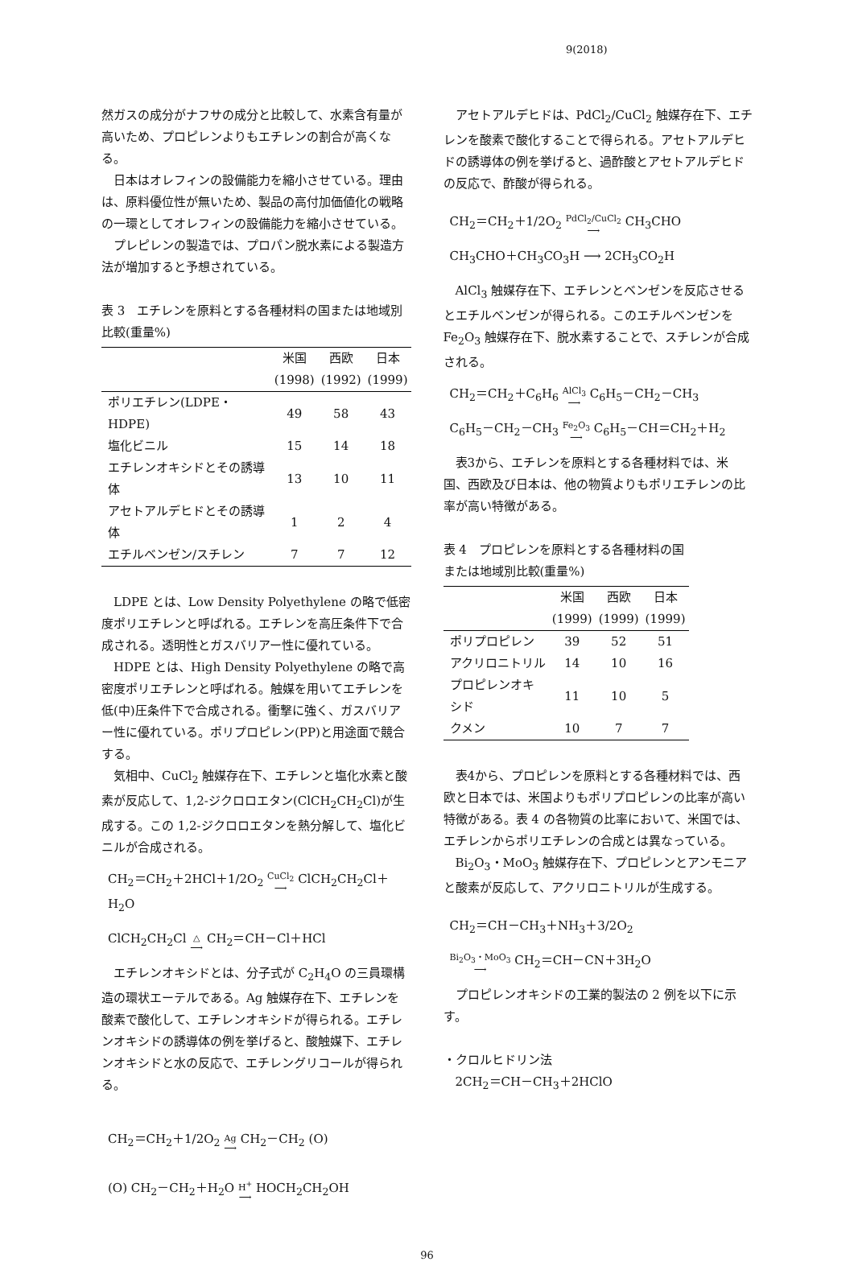9(2018)
然ガスの成分がナフサの成分と比較して、水素含有量が高いため、プロピレンよりもエチレンの割合が高くなる。
日本はオレフィンの設備能力を縮小させている。理由は、原料優位性が無いため、製品の高付加価値化の戦略の一環としてオレフィンの設備能力を縮小させている。
プレピレンの製造では、プロパン脱水素による製造方法が増加すると予想されている。
表 3　エチレンを原料とする各種材料の国または地域別比較(重量%)
| | 米国 | 西欧 | 日本 |
| --- | --- | --- | --- |
| | (1998) | (1992) | (1999) |
| ポリエチレン(LDPE・HDPE) | 49 | 58 | 43 |
| 塩化ビニル | 15 | 14 | 18 |
| エチレンオキシドとその誘導体 | 13 | 10 | 11 |
| アセトアルデヒドとその誘導体 | 1 | 2 | 4 |
| エチルベンゼン/スチレン | 7 | 7 | 12 |
LDPE とは、Low Density Polyethylene の略で低密度ポリエチレンと呼ばれる。エチレンを高圧条件下で合成される。透明性とガスバリアー性に優れている。
HDPE とは、High Density Polyethylene の略で高密度ポリエチレンと呼ばれる。触媒を用いてエチレンを低(中)圧条件下で合成される。衝撃に強く、ガスバリアー性に優れている。ポリプロピレン(PP)と用途面で競合する。
気相中、CuCl<sub>2</sub> 触媒存在下、エチレンと塩化水素と酸素が反応して、1,2-ジクロロエタン(ClCH<sub>2</sub>CH<sub>2</sub>Cl)が生成する。この 1,2-ジクロロエタンを熱分解して、塩化ビニルが合成される。
CH<sub>2</sub>＝CH<sub>2</sub>＋2HCl＋1/2O<sub>2</sub> CuCl<sub>2</sub> ⟶ ClCH<sub>2</sub>CH<sub>2</sub>Cl＋H<sub>2</sub>O
ClCH<sub>2</sub>CH<sub>2</sub>Cl △ ⟶ CH<sub>2</sub>＝CH－Cl＋HCl
エチレンオキシドとは、分子式が C<sub>2</sub>H<sub>4</sub>O の三員環構造の環状エーテルである。Ag 触媒存在下、エチレンを酸素で酸化して、エチレンオキシドが得られる。エチレンオキシドの誘導体の例を挙げると、酸触媒下、エチレンオキシドと水の反応で、エチレングリコールが得られる。
CH<sub>2</sub>＝CH<sub>2</sub>＋1/2O<sub>2</sub> Ag ⟶ CH<sub>2</sub>－CH<sub>2</sub> (O)
(O) CH<sub>2</sub>－CH<sub>2</sub>＋H<sub>2</sub>O H<sup>+</sup> ⟶ HOCH<sub>2</sub>CH<sub>2</sub>OH
アセトアルデヒドは、PdCl<sub>2</sub>/CuCl<sub>2</sub> 触媒存在下、エチレンを酸素で酸化することで得られる。アセトアルデヒドの誘導体の例を挙げると、過酢酸とアセトアルデヒドの反応で、酢酸が得られる。
CH<sub>2</sub>＝CH<sub>2</sub>＋1/2O<sub>2</sub> PdCl<sub>2</sub>/CuCl<sub>2</sub> ⟶ CH<sub>3</sub>CHO
CH<sub>3</sub>CHO＋CH<sub>3</sub>CO<sub>3</sub>H ⟶ 2CH<sub>3</sub>CO<sub>2</sub>H
AlCl<sub>3</sub> 触媒存在下、エチレンとベンゼンを反応させるとエチルベンゼンが得られる。このエチルベンゼンを Fe<sub>2</sub>O<sub>3</sub> 触媒存在下、脱水素することで、スチレンが合成される。
CH<sub>2</sub>＝CH<sub>2</sub>＋C<sub>6</sub>H<sub>6</sub> AlCl<sub>3</sub> ⟶ C<sub>6</sub>H<sub>5</sub>－CH<sub>2</sub>－CH<sub>3</sub>
C<sub>6</sub>H<sub>5</sub>－CH<sub>2</sub>－CH<sub>3</sub> Fe<sub>2</sub>O<sub>3</sub> ⟶ C<sub>6</sub>H<sub>5</sub>－CH＝CH<sub>2</sub>＋H<sub>2</sub>
表3から、エチレンを原料とする各種材料では、米国、西欧及び日本は、他の物質よりもポリエチレンの比率が高い特徴がある。
表 4　プロピレンを原料とする各種材料の国
または地域別比較(重量%)
| | 米国 | 西欧 | 日本 |
| --- | --- | --- | --- |
| | (1999) | (1999) | (1999) |
| ポリプロピレン | 39 | 52 | 51 |
| アクリロニトリル | 14 | 10 | 16 |
| プロピレンオキシド | 11 | 10 | 5 |
| クメン | 10 | 7 | 7 |
表4から、プロピレンを原料とする各種材料では、西欧と日本では、米国よりもポリプロピレンの比率が高い特徴がある。表 4 の各物質の比率において、米国では、エチレンからポリエチレンの合成とは異なっている。
Bi<sub>2</sub>O<sub>3</sub>・MoO<sub>3</sub> 触媒存在下、プロピレンとアンモニアと酸素が反応して、アクリロニトリルが生成する。
CH<sub>2</sub>＝CH－CH<sub>3</sub>＋NH<sub>3</sub>＋3/2O<sub>2</sub>
Bi<sub>2</sub>O<sub>3</sub>・MoO<sub>3</sub> ⟶ CH<sub>2</sub>＝CH－CN＋3H<sub>2</sub>O
プロピレンオキシドの工業的製法の 2 例を以下に示す。
・クロルヒドリン法
2CH<sub>2</sub>＝CH－CH<sub>3</sub>＋2HClO
96